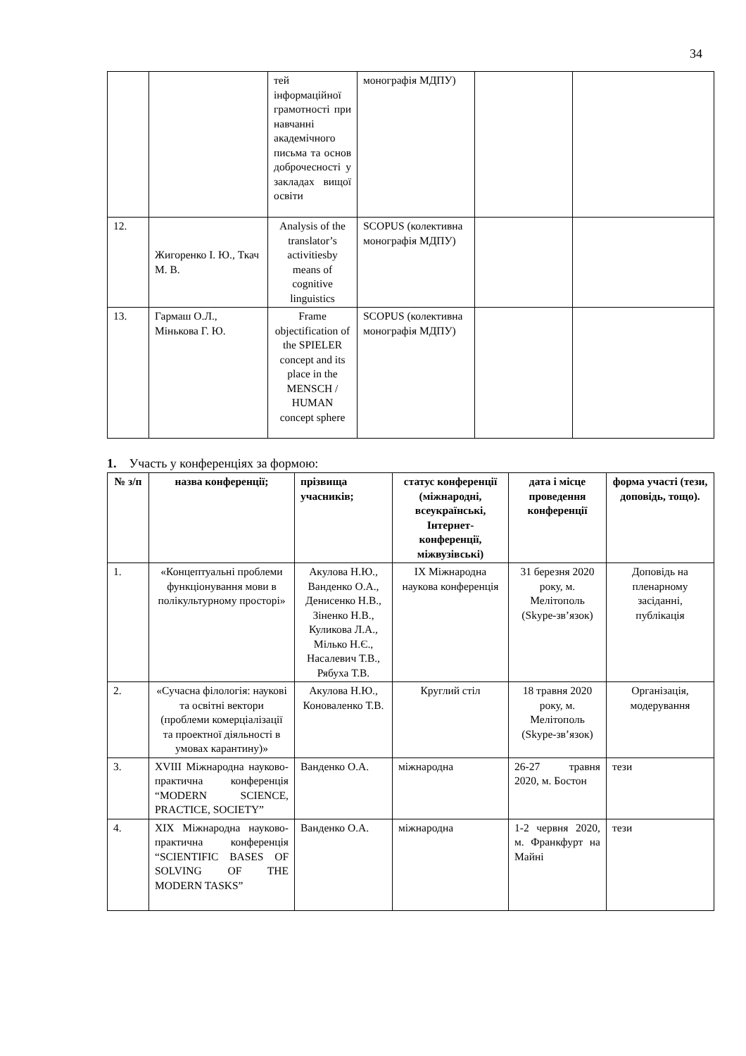34
| | | тей інформаційної грамотності при навчанні академічного письма та основ доброчесності у закладах вищої освіти | монографія МДПУ) | | |
| 12. | Жигоренко І. Ю., Ткач М. В. | Analysis of the translator’s activitiesby means of cognitive linguistics | SCOPUS (колективна монографія МДПУ) | | |
| 13. | Гармаш О.Л., Мінькова Г. Ю. | Frame objectification of the SPIELER concept and its place in the MENSCH / HUMAN concept sphere | SCOPUS (колективна монографія МДПУ) | | |
1. Участь у конференціях за формою:
| № з/п | назва конференції; | прізвища учасників; | статус конференції (міжнародні, всеукраїнські, Інтернет-конференції, міжвузівські) | дата і місце проведення конференції | форма участі (тези, доповідь, тощо). |
| --- | --- | --- | --- | --- | --- |
| 1. | «Концептуальні проблеми функціонування мови в полікультурному просторі» | Акулова Н.Ю., Ванденко О.А., Денисенко Н.В., Зіненко Н.В., Куликова Л.А., Мілько Н.Є., Насалевич Т.В., Рябуха Т.В. | IX Міжнародна наукова конференція | 31 березня 2020 року, м. Мелітополь (Skype-зв’язок) | Доповідь на пленарному засіданні, публікація |
| 2. | «Сучасна філологія: наукові та освітні вектори (проблеми комерціалізації та проектної діяльності в умовах карантину)» | Акулова Н.Ю., Коноваленко Т.В. | Круглий стіл | 18 травня 2020 року, м. Мелітополь (Skype-зв’язок) | Організація, модерування |
| 3. | XVIII Міжнародна науково-практична конференція “MODERN SCIENCE, PRACTICE, SOCIETY” | Ванденко О.А. | міжнародна | 26-27 травня 2020, м. Бостон | тези |
| 4. | XIX Міжнародна науково-практична конференція “SCIENTIFIC BASES OF SOLVING OF THE MODERN TASKS” | Ванденко О.А. | міжнародна | 1-2 червня 2020, м. Франкфурт на Майні | тези |